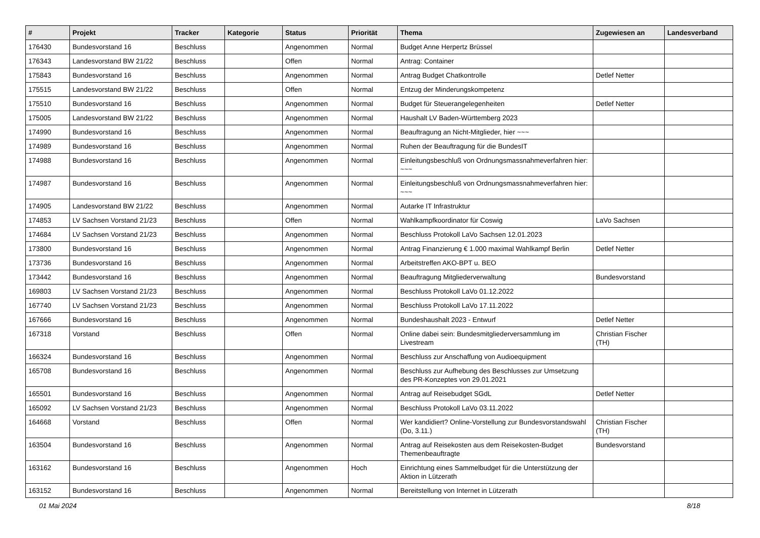| # | Projekt | Tracker | Kategorie | Status | Priorität | Thema | Zugewiesen an | Landesverband |
| --- | --- | --- | --- | --- | --- | --- | --- | --- |
| 176430 | Bundesvorstand 16 | Beschluss | | Angenommen | Normal | Budget Anne Herpertz Brüssel | | |
| 176343 | Landesvorstand BW 21/22 | Beschluss | | Offen | Normal | Antrag: Container | | |
| 175843 | Bundesvorstand 16 | Beschluss | | Angenommen | Normal | Antrag Budget Chatkontrolle | Detlef Netter | |
| 175515 | Landesvorstand BW 21/22 | Beschluss | | Offen | Normal | Entzug der Minderungskompetenz | | |
| 175510 | Bundesvorstand 16 | Beschluss | | Angenommen | Normal | Budget für Steuerangelegenheiten | Detlef Netter | |
| 175005 | Landesvorstand BW 21/22 | Beschluss | | Angenommen | Normal | Haushalt LV Baden-Württemberg 2023 | | |
| 174990 | Bundesvorstand 16 | Beschluss | | Angenommen | Normal | Beauftragung an Nicht-Mitglieder, hier ~~~ | | |
| 174989 | Bundesvorstand 16 | Beschluss | | Angenommen | Normal | Ruhen der Beauftragung für die BundesIT | | |
| 174988 | Bundesvorstand 16 | Beschluss | | Angenommen | Normal | Einleitungsbeschluß von Ordnungsmassnahmeverfahren hier: ~~~ | | |
| 174987 | Bundesvorstand 16 | Beschluss | | Angenommen | Normal | Einleitungsbeschluß von Ordnungsmassnahmeverfahren hier: ~~~ | | |
| 174905 | Landesvorstand BW 21/22 | Beschluss | | Angenommen | Normal | Autarke IT Infrastruktur | | |
| 174853 | LV Sachsen Vorstand 21/23 | Beschluss | | Offen | Normal | Wahlkampfkoordinator für Coswig | LaVo Sachsen | |
| 174684 | LV Sachsen Vorstand 21/23 | Beschluss | | Angenommen | Normal | Beschluss Protokoll LaVo Sachsen 12.01.2023 | | |
| 173800 | Bundesvorstand 16 | Beschluss | | Angenommen | Normal | Antrag Finanzierung € 1.000 maximal Wahlkampf Berlin | Detlef Netter | |
| 173736 | Bundesvorstand 16 | Beschluss | | Angenommen | Normal | Arbeitstreffen AKO-BPT u. BEO | | |
| 173442 | Bundesvorstand 16 | Beschluss | | Angenommen | Normal | Beauftragung Mitgliederverwaltung | Bundesvorstand | |
| 169803 | LV Sachsen Vorstand 21/23 | Beschluss | | Angenommen | Normal | Beschluss Protokoll LaVo 01.12.2022 | | |
| 167740 | LV Sachsen Vorstand 21/23 | Beschluss | | Angenommen | Normal | Beschluss Protokoll LaVo 17.11.2022 | | |
| 167666 | Bundesvorstand 16 | Beschluss | | Angenommen | Normal | Bundeshaushalt 2023 - Entwurf | Detlef Netter | |
| 167318 | Vorstand | Beschluss | | Offen | Normal | Online dabei sein: Bundesmitgliederversammlung im Livestream | Christian Fischer (TH) | |
| 166324 | Bundesvorstand 16 | Beschluss | | Angenommen | Normal | Beschluss zur Anschaffung von Audioequipment | | |
| 165708 | Bundesvorstand 16 | Beschluss | | Angenommen | Normal | Beschluss zur Aufhebung des Beschlusses zur Umsetzung des PR-Konzeptes von 29.01.2021 | | |
| 165501 | Bundesvorstand 16 | Beschluss | | Angenommen | Normal | Antrag auf Reisebudget SGdL | Detlef Netter | |
| 165092 | LV Sachsen Vorstand 21/23 | Beschluss | | Angenommen | Normal | Beschluss Protokoll LaVo 03.11.2022 | | |
| 164668 | Vorstand | Beschluss | | Offen | Normal | Wer kandidiert? Online-Vorstellung zur Bundesvorstandswahl (Do, 3.11.) | Christian Fischer (TH) | |
| 163504 | Bundesvorstand 16 | Beschluss | | Angenommen | Normal | Antrag auf Reisekosten aus dem Reisekosten-Budget Themenbeauftragte | Bundesvorstand | |
| 163162 | Bundesvorstand 16 | Beschluss | | Angenommen | Hoch | Einrichtung eines Sammelbudget für die Unterstützung der Aktion in Lützerath | | |
| 163152 | Bundesvorstand 16 | Beschluss | | Angenommen | Normal | Bereitstellung von Internet in Lützerath | | |
01 Mai 2024 8/18